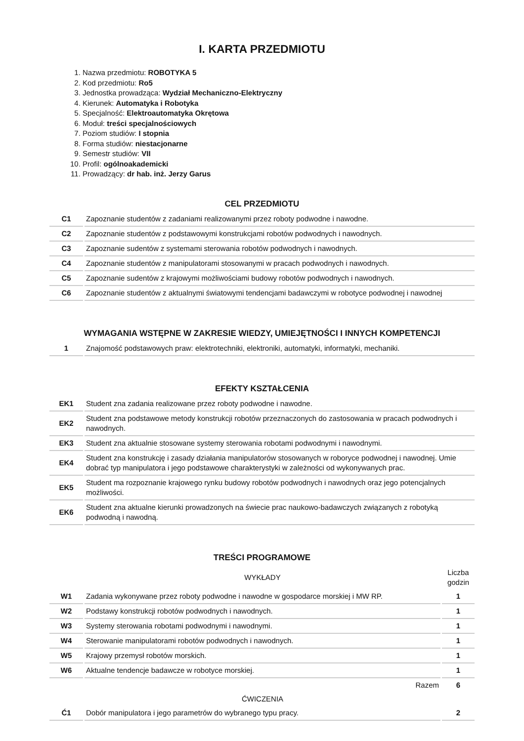I. KARTA PRZEDMIOTU
1. Nazwa przedmiotu: ROBOTYKA 5
2. Kod przedmiotu: Ro5
3. Jednostka prowadząca: Wydział Mechaniczno-Elektryczny
4. Kierunek: Automatyka i Robotyka
5. Specjalność: Elektroautomatyka Okrętowa
6. Moduł: treści specjalnościowych
7. Poziom studiów: I stopnia
8. Forma studiów: niestacjonarne
9. Semestr studiów: VII
10. Profil: ogólnoakademicki
11. Prowadzący: dr hab. inż. Jerzy Garus
CEL PRZEDMIOTU
| C1 | Zapoznanie studentów z zadaniami realizowanymi przez roboty podwodne i nawodne. |
| C2 | Zapoznanie studentów z podstawowymi konstrukcjami robotów podwodnych i nawodnych. |
| C3 | Zapoznanie sudentów z systemami sterowania robotów podwodnych i nawodnych. |
| C4 | Zapoznanie studentów z manipulatorami stosowanymi w pracach podwodnych i nawodnych. |
| C5 | Zapoznanie sudentów z krajowymi możliwościami budowy robotów podwodnych i nawodnych. |
| C6 | Zapoznanie studentów z aktualnymi światowymi tendencjami badawczymi w robotyce podwodnej i nawodnej |
WYMAGANIA WSTĘPNE W ZAKRESIE WIEDZY, UMIEJĘTNOŚCI I INNYCH KOMPETENCJI
| 1 | Znajomość podstawowych praw: elektrotechniki, elektroniki, automatyki, informatyki, mechaniki. |
EFEKTY KSZTAŁCENIA
| EK1 | Student zna zadania realizowane przez roboty podwodne i nawodne. |
| EK2 | Student zna podstawowe metody konstrukcji robotów przeznaczonych do zastosowania w pracach podwodnych i nawodnych. |
| EK3 | Student zna aktualnie stosowane systemy sterowania robotami podwodnymi i nawodnymi. |
| EK4 | Student zna konstrukcję i zasady działania manipulatorów stosowanych w roboryce podwodnej i nawodnej. Umie dobrać typ manipulatora i jego podstawowe charakterystyki w zależności od wykonywanych prac. |
| EK5 | Student ma rozpoznanie krajowego rynku budowy robotów podwodnych i nawodnych oraz jego potencjalnych możliwości. |
| EK6 | Student zna aktualne kierunki prowadzonych na świecie prac naukowo-badawczych związanych z robotyką podwodną i nawodną. |
TREŚCI PROGRAMOWE
| | WYKŁADY | Liczba godzin |
| W1 | Zadania wykonywane przez roboty podwodne i nawodne w gospodarce morskiej i MW RP. | 1 |
| W2 | Podstawy konstrukcji robotów podwodnych i nawodnych. | 1 |
| W3 | Systemy sterowania robotami podwodnymi i nawodnymi. | 1 |
| W4 | Sterowanie manipulatorami robotów podwodnych i nawodnych. | 1 |
| W5 | Krajowy przemysł robotów morskich. | 1 |
| W6 | Aktualne tendencje badawcze w robotyce morskiej. | 1 |
| | Razem | 6 |
| | ĆWICZENIA | |
| Ć1 | Dobór manipulatora i jego parametrów do wybranego typu pracy. | 2 |